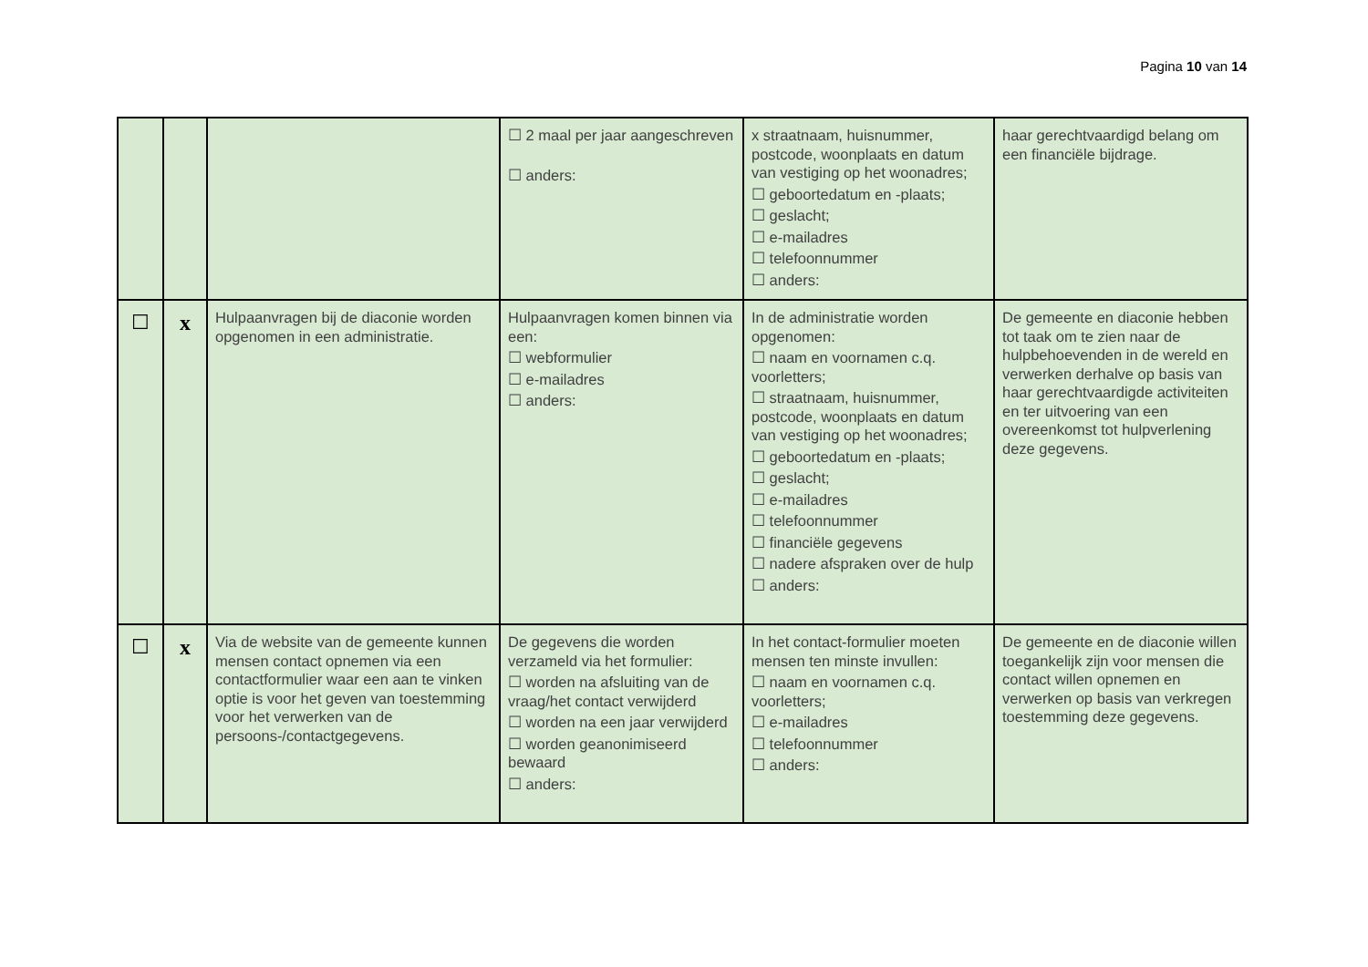Pagina 10 van 14
| | | | ☐ 2 maal per jaar aangeschreven ☐ anders: | x straatnaam, huisnummer, postcode, woonplaats en datum van vestiging op het woonadres; ☐ geboortedatum en -plaats; ☐ geslacht; ☐ e-mailadres ☐ telefoonnummer ☐ anders: | haar gerechtvaardigd belang om een financiële bijdrage. |
| ☐ | x | Hulpaanvragen bij de diaconie worden opgenomen in een administratie. | Hulpaanvragen komen binnen via een: ☐ webformulier ☐ e-mailadres ☐ anders: | In de administratie worden opgenomen: ☐ naam en voornamen c.q. voorletters; ☐ straatnaam, huisnummer, postcode, woonplaats en datum van vestiging op het woonadres; ☐ geboortedatum en -plaats; ☐ geslacht; ☐ e-mailadres ☐ telefoonnummer ☐ financiële gegevens ☐ nadere afspraken over de hulp ☐ anders: | De gemeente en diaconie hebben tot taak om te zien naar de hulpbehoevenden in de wereld en verwerken derhalve op basis van haar gerechtvaardigde activiteiten en ter uitvoering van een overeenkomst tot hulpverlening deze gegevens. |
| ☐ | x | Via de website van de gemeente kunnen mensen contact opnemen via een contactformulier waar een aan te vinken optie is voor het geven van toestemming voor het verwerken van de persoons-/contactgegevens. | De gegevens die worden verzameld via het formulier: ☐ worden na afsluiting van de vraag/het contact verwijderd ☐ worden na een jaar verwijderd ☐ worden geanonimiseerd bewaard ☐ anders: | In het contact-formulier moeten mensen ten minste invullen: ☐ naam en voornamen c.q. voorletters; ☐ e-mailadres ☐ telefoonnummer ☐ anders: | De gemeente en de diaconie willen toegankelijk zijn voor mensen die contact willen opnemen en verwerken op basis van verkregen toestemming deze gegevens. |